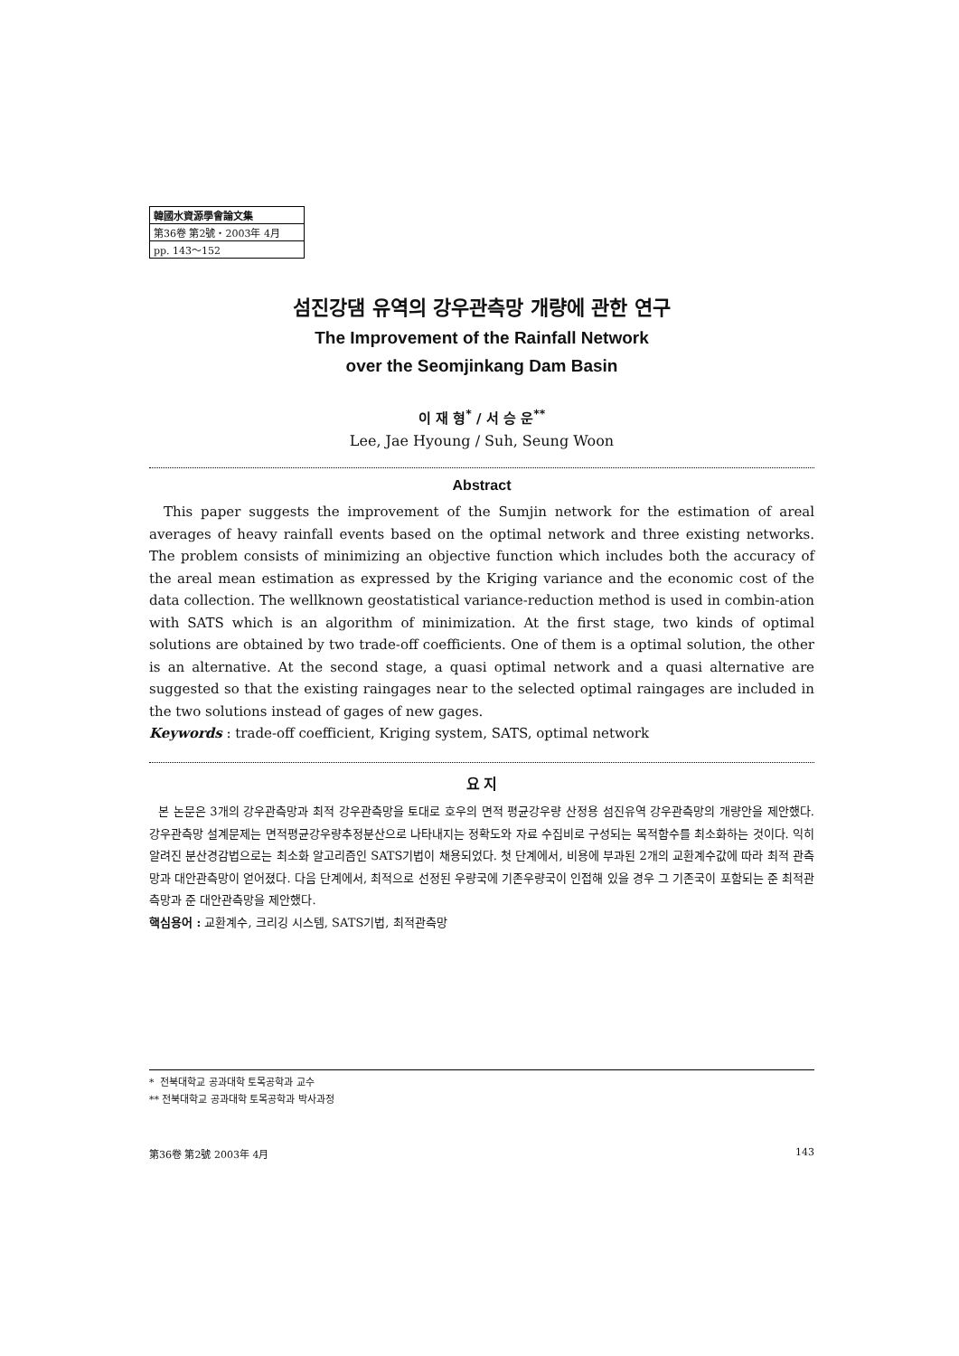韓國水資源學會論文集
第36卷 第2號・2003年 4月
pp. 143～152
섬진강댐 유역의 강우관측망 개량에 관한 연구
The Improvement of the Rainfall Network
over the Seomjinkang Dam Basin
이 재 형<sup>*</sup> / 서 승 운<sup>**</sup>
Lee, Jae Hyoung / Suh, Seung Woon
Abstract
This paper suggests the improvement of the Sumjin network for the estimation of areal averages of heavy rainfall events based on the optimal network and three existing networks. The problem consists of minimizing an objective function which includes both the accuracy of the areal mean estimation as expressed by the Kriging variance and the economic cost of the data collection. The wellknown geostatistical variance-reduction method is used in combin-ation with SATS which is an algorithm of minimization. At the first stage, two kinds of optimal solutions are obtained by two trade-off coefficients. One of them is a optimal solution, the other is an alternative. At the second stage, a quasi optimal network and a quasi alternative are suggested so that the existing raingages near to the selected optimal raingages are included in the two solutions instead of gages of new gages.
Keywords : trade-off coefficient, Kriging system, SATS, optimal network
요 지
본 논문은 3개의 강우관측망과 최적 강우관측망을 토대로 호우의 면적 평균강우량 산정용 섬진유역 강우관측망의 개량안을 제안했다. 강우관측망 설계문제는 면적평균강우량추정분산으로 나타내지는 정확도와 자료 수집비로 구성되는 목적함수를 최소화하는 것이다. 익히 알려진 분산경감법으로는 최소화 알고리즘인 SATS기법이 채용되었다. 첫 단계에서, 비용에 부과된 2개의 교환계수값에 따라 최적 관측망과 대안관측망이 얻어졌다. 다음 단계에서, 최적으로 선정된 우량국에 기존우량국이 인접해 있을 경우 그 기존국이 포함되는 준 최적관측망과 준 대안관측망을 제안했다.
핵심용어 : 교환계수, 크리깅 시스템, SATS기법, 최적관측망
* 전북대학교 공과대학 토목공학과 교수
** 전북대학교 공과대학 토목공학과 박사과정
第36卷 第2號 2003年 4月 143